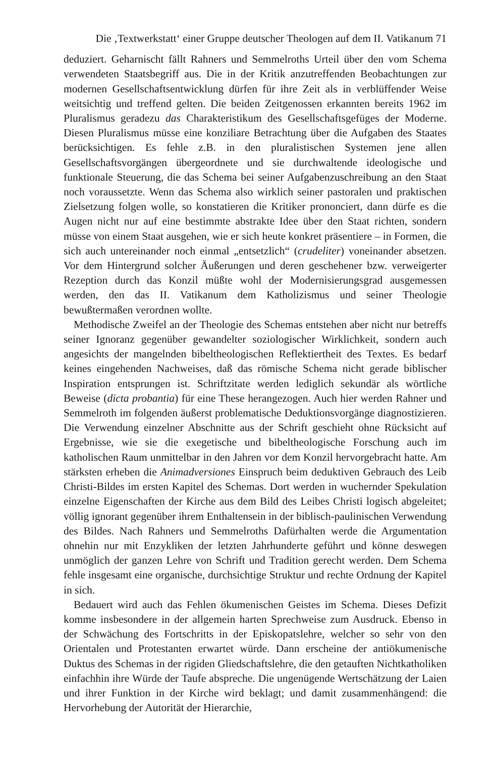Die ‚Textwerkstatt‘ einer Gruppe deutscher Theologen auf dem II. Vatikanum 71
deduziert. Geharnischt fällt Rahners und Semmelroths Urteil über den vom Schema verwendeten Staatsbegriff aus. Die in der Kritik anzutreffenden Beobachtungen zur modernen Gesellschaftsentwicklung dürfen für ihre Zeit als in verblüffender Weise weitsichtig und treffend gelten. Die beiden Zeitgenossen erkannten bereits 1962 im Pluralismus geradezu das Charakteristikum des Gesellschaftsgefüges der Moderne. Diesen Pluralismus müsse eine konziliare Betrachtung über die Aufgaben des Staates berücksichtigen. Es fehle z.B. in den pluralistischen Systemen jene allen Gesellschaftsvorgängen übergeordnete und sie durchwaltende ideologische und funktionale Steuerung, die das Schema bei seiner Aufgabenzuschreibung an den Staat noch voraussetzte. Wenn das Schema also wirklich seiner pastoralen und praktischen Zielsetzung folgen wolle, so konstatieren die Kritiker prononciert, dann dürfe es die Augen nicht nur auf eine bestimmte abstrakte Idee über den Staat richten, sondern müsse von einem Staat ausgehen, wie er sich heute konkret präsentiere – in Formen, die sich auch untereinander noch einmal „entsetzlich“ (crudeliter) voneinander absetzen. Vor dem Hintergrund solcher Äußerungen und deren geschehener bzw. verweigerter Rezeption durch das Konzil müßte wohl der Modernisierungsgrad ausgemessen werden, den das II. Vatikanum dem Katholizismus und seiner Theologie bewußtermaßen verordnen wollte.
Methodische Zweifel an der Theologie des Schemas entstehen aber nicht nur betreffs seiner Ignoranz gegenüber gewandelter soziologischer Wirklichkeit, sondern auch angesichts der mangelnden bibeltheologischen Reflektiertheit des Textes. Es bedarf keines eingehenden Nachweises, daß das römische Schema nicht gerade biblischer Inspiration entsprungen ist. Schriftzitate werden lediglich sekundär als wörtliche Beweise (dicta probantia) für eine These herangezogen. Auch hier werden Rahner und Semmelroth im folgenden äußerst problematische Deduktionsvorgänge diagnostizieren. Die Verwendung einzelner Abschnitte aus der Schrift geschieht ohne Rücksicht auf Ergebnisse, wie sie die exegetische und bibeltheologische Forschung auch im katholischen Raum unmittelbar in den Jahren vor dem Konzil hervorgebracht hatte. Am stärksten erheben die Animadversiones Einspruch beim deduktiven Gebrauch des Leib Christi-Bildes im ersten Kapitel des Schemas. Dort werden in wuchernder Spekulation einzelne Eigenschaften der Kirche aus dem Bild des Leibes Christi logisch abgeleitet; völlig ignorant gegenüber ihrem Enthaltensein in der biblisch-paulinischen Verwendung des Bildes. Nach Rahners und Semmelroths Dafürhalten werde die Argumentation ohnehin nur mit Enzykliken der letzten Jahrhunderte geführt und könne deswegen unmöglich der ganzen Lehre von Schrift und Tradition gerecht werden. Dem Schema fehle insgesamt eine organische, durchsichtige Struktur und rechte Ordnung der Kapitel in sich.
Bedauert wird auch das Fehlen ökumenischen Geistes im Schema. Dieses Defizit komme insbesondere in der allgemein harten Sprechweise zum Ausdruck. Ebenso in der Schwächung des Fortschritts in der Episkopatslehre, welcher so sehr von den Orientalen und Protestanten erwartet würde. Dann erscheine der antiökumenische Duktus des Schemas in der rigiden Gliedschaftslehre, die den getauften Nichtkatholiken einfachhin ihre Würde der Taufe abspreche. Die ungenügende Wertschätzung der Laien und ihrer Funktion in der Kirche wird beklagt; und damit zusammenhängend: die Hervorhebung der Autorität der Hierarchie,